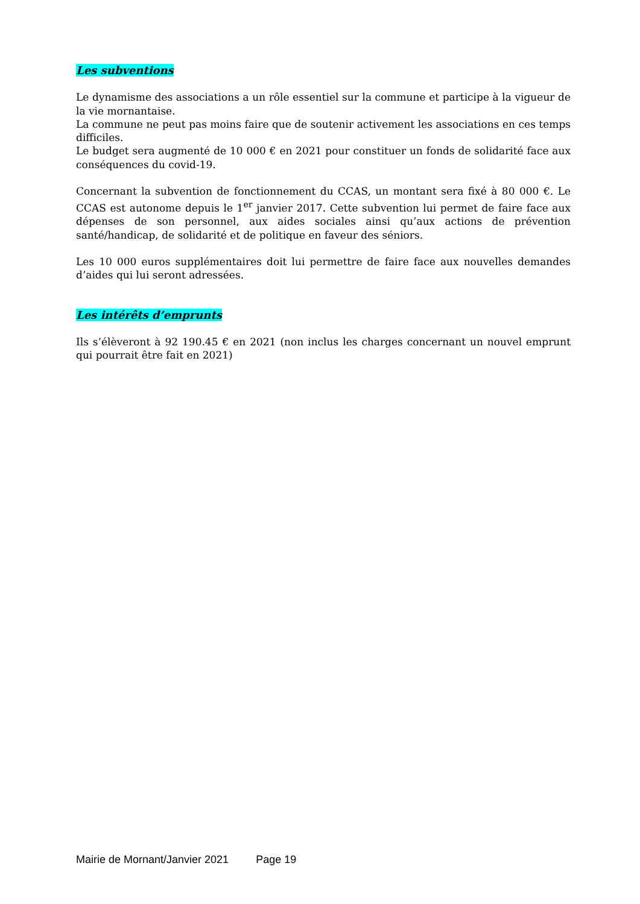Les subventions
Le dynamisme des associations a un rôle essentiel sur la commune et participe à la vigueur de la vie mornantaise.
La commune ne peut pas moins faire que de soutenir activement les associations en ces temps difficiles.
Le budget sera augmenté de 10 000 € en 2021 pour constituer un fonds de solidarité face aux conséquences du covid-19.
Concernant la subvention de fonctionnement du CCAS, un montant sera fixé à 80 000 €. Le CCAS est autonome depuis le 1<sup>er</sup> janvier 2017. Cette subvention lui permet de faire face aux dépenses de son personnel, aux aides sociales ainsi qu’aux actions de prévention santé/handicap, de solidarité et de politique en faveur des séniors.
Les 10 000 euros supplémentaires doit lui permettre de faire face aux nouvelles demandes d’aides qui lui seront adressées.
Les intérêts d’emprunts
Ils s’élèveront à 92 190.45 € en 2021 (non inclus les charges concernant un nouvel emprunt qui pourrait être fait en 2021)
Mairie de Mornant/Janvier 2021 Page 19